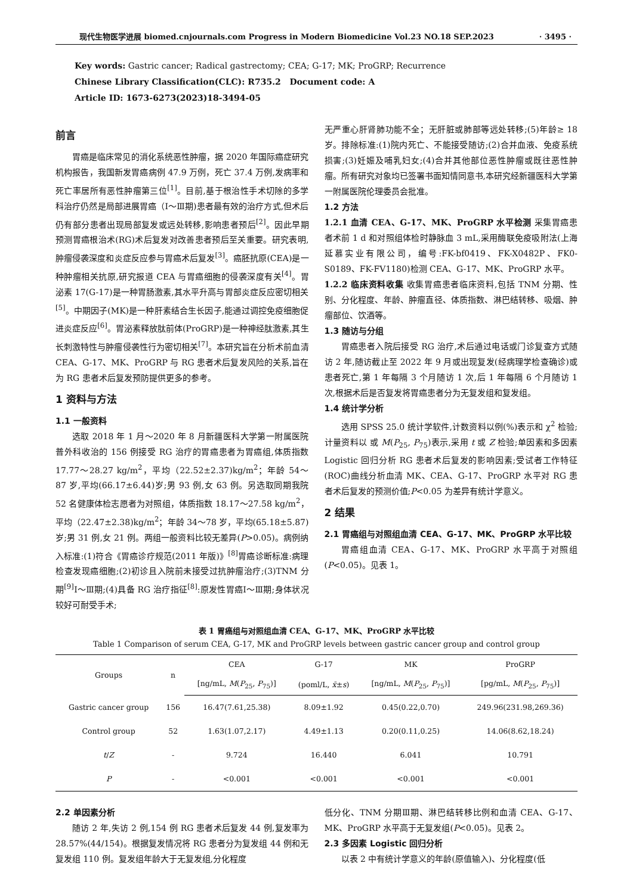现代生物医学进展 biomed.cnjournals.com Progress in Modern Biomedicine Vol.23 NO.18 SEP.2023 · 3495 ·
Key words: Gastric cancer; Radical gastrectomy; CEA; G-17; MK; ProGRP; Recurrence
Chinese Library Classification(CLC): R735.2 Document code: A
Article ID: 1673-6273(2023)18-3494-05
前言
胃癌是临床常见的消化系统恶性肿瘤，据 2020 年国际癌症研究机构报告，我国新发胃癌病例 47.9 万例，死亡 37.4 万例,发病率和死亡率居所有恶性肿瘤第三位<sup>[1]</sup>。目前,基于根治性手术切除的多学科治疗仍然是局部进展胃癌（Ⅰ～Ⅲ期)患者最有效的治疗方式,但术后仍有部分患者出现局部复发或远处转移,影响患者预后<sup>[2]</sup>。因此早期预测胃癌根治术(RG)术后复发对改善患者预后至关重要。研究表明,肿瘤侵袭深度和炎症反应参与胃癌术后复发<sup>[3]</sup>。癌胚抗原(CEA)是一种肿瘤相关抗原,研究报道 CEA 与胃癌细胞的侵袭深度有关<sup>[4]</sup>。胃泌素 17(G-17)是一种胃肠激素,其水平升高与胃部炎症反应密切相关<sup>[5]</sup>。中期因子(MK)是一种肝素结合生长因子,能通过调控免疫细胞促进炎症反应<sup>[6]</sup>。胃泌素释放肽前体(ProGRP)是一种神经肽激素,其生长刺激特性与肿瘤侵袭性行为密切相关<sup>[7]</sup>。本研究旨在分析术前血清 CEA、G-17、MK、ProGRP 与 RG 患者术后复发风险的关系,旨在为 RG 患者术后复发预防提供更多的参考。
1 资料与方法
1.1 一般资料
选取 2018 年 1 月～2020 年 8 月新疆医科大学第一附属医院普外科收治的 156 例接受 RG 治疗的胃癌患者为胃癌组,体质指数 17.77～28.27 kg/m<sup>2</sup>，平均（22.52±2.37)kg/m<sup>2</sup>；年龄 54～87 岁,平均(66.17±6.44)岁;男 93 例,女 63 例。另选取同期我院 52 名健康体检志愿者为对照组，体质指数 18.17～27.58 kg/m<sup>2</sup>，平均（22.47±2.38)kg/m<sup>2</sup>；年龄 34～78 岁，平均(65.18±5.87)岁;男 31 例,女 21 例。两组一般资料比较无差异(P>0.05)。病例纳入标准:(1)符合《胃癌诊疗规范(2011 年版)》<sup>[8]</sup>胃癌诊断标准:病理检查发现癌细胞;(2)初诊且入院前未接受过抗肿瘤治疗;(3)TNM 分期<sup>[9]</sup>Ⅰ～Ⅲ期;(4)具备 RG 治疗指征<sup>[8]</sup>:原发性胃癌Ⅰ～Ⅲ期;身体状况较好可耐受手术;
无严重心肝肾肺功能不全；无肝脏或肺部等远处转移;(5)年龄≥ 18 岁。排除标准:(1)院内死亡、不能接受随访;(2)合并血液、免疫系统损害;(3)妊娠及哺乳妇女;(4)合并其他部位恶性肿瘤或既往恶性肿瘤。所有研究对象均已签署书面知情同意书,本研究经新疆医科大学第一附属医院伦理委员会批准。
1.2 方法
1.2.1 血清 CEA、G-17、MK、ProGRP 水平检测 采集胃癌患者术前 1 d 和对照组体检时静脉血 3 mL,采用酶联免疫吸附法(上海延慕实业有限公司，编号:FK-bf0419、FK-X0482P、FK0-S0189、FK-FV1180)检测 CEA、G-17、MK、ProGRP 水平。
1.2.2 临床资料收集 收集胃癌患者临床资料,包括 TNM 分期、性别、分化程度、年龄、肿瘤直径、体质指数、淋巴结转移、吸烟、肿瘤部位、饮酒等。
1.3 随访与分组
胃癌患者入院后接受 RG 治疗,术后通过电话或门诊复查方式随访 2 年,随访截止至 2022 年 9 月或出现复发(经病理学检查确诊)或患者死亡,第 1 年每隔 3 个月随访 1 次,后 1 年每隔 6 个月随访 1 次,根据术后是否复发将胃癌患者分为无复发组和复发组。
1.4 统计学分析
选用 SPSS 25.0 统计学软件,计数资料以例(%)表示和 χ<sup>2</sup> 检验;计量资料以 或 M(P<sub>25</sub>, P<sub>75</sub>)表示,采用 t 或 Z 检验;单因素和多因素 Logistic 回归分析 RG 患者术后复发的影响因素;受试者工作特征(ROC)曲线分析血清 MK、CEA、G-17、ProGRP 水平对 RG 患者术后复发的预测价值;P<0.05 为差异有统计学意义。
2 结果
2.1 胃癌组与对照组血清 CEA、G-17、MK、ProGRP 水平比较
胃癌组血清 CEA、G-17、MK、ProGRP 水平高于对照组(P<0.05)。见表 1。
表 1 胃癌组与对照组血清 CEA、G-17、MK、ProGRP 水平比较
Table 1 Comparison of serum CEA, G-17, MK and ProGRP levels between gastric cancer group and control group
| Groups | n | CEA | G-17 | MK | ProGRP |
| --- | --- | --- | --- | --- | --- |
| | | [ng/mL, M ( P<sub>25</sub>, P<sub>75</sub>)] | (poml/L, x̄ ± s ) | [ng/mL, M ( P<sub>25</sub>, P<sub>75</sub>)] | [pg/mL, M ( P<sub>25</sub>, P<sub>75</sub>)] |
| Gastric cancer group | 156 | 16.47(7.61,25.38) | 8.09±1.92 | 0.45(0.22,0.70) | 249.96(231.98,269.36) |
| Control group | 52 | 1.63(1.07,2.17) | 4.49±1.13 | 0.20(0.11,0.25) | 14.06(8.62,18.24) |
| t / Z | - | 9.724 | 16.440 | 6.041 | 10.791 |
| P | - | <0.001 | <0.001 | <0.001 | <0.001 |
2.2 单因素分析
随访 2 年,失访 2 例,154 例 RG 患者术后复发 44 例,复发率为 28.57%(44/154)。根据复发情况将 RG 患者分为复发组 44 例和无复发组 110 例。复发组年龄大于无复发组,分化程度
低分化、TNM 分期Ⅲ期、淋巴结转移比例和血清 CEA、G-17、MK、ProGRP 水平高于无复发组(P<0.05)。见表 2。
2.3 多因素 Logistic 回归分析
以表 2 中有统计学意义的年龄(原值输入)、分化程度(低